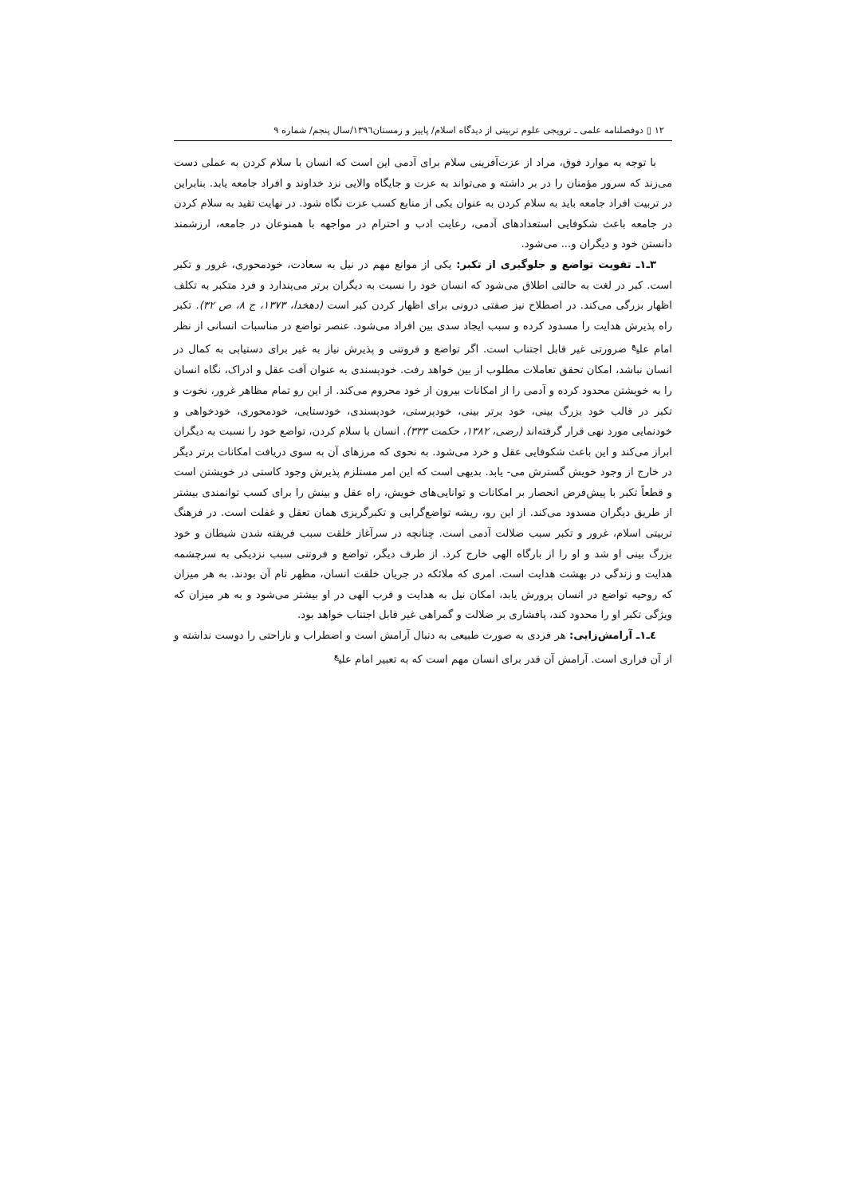١٢ ▯ دوفصلنامه علمی ـ ترویجی علوم تربیتی از دیدگاه اسلام/ پاییز و زمستان١٣٩٦/سال پنجم/ شماره ٩
با توجه به موارد فوق، مراد از عزت‌آفرینی سلام برای آدمی این است که انسان با سلام کردن به عملی دست می‌زند که سرور مؤمنان را در بر داشته و می‌تواند به عزت و جایگاه والایی نزد خداوند و افراد جامعه یابد. بنابراین در تربیت افراد جامعه باید به سلام کردن به عنوان یکی از منابع کسب عزت نگاه شود. در نهایت تقید به سلام کردن در جامعه باعث شکوفایی استعدادهای آدمی، رعایت ادب و احترام در مواجهه با همنوعان در جامعه، ارزشمند دانستن خود و دیگران و... می‌شود.
٣ـ١ـ تقویت تواضع و جلوگیری از تکبر: یکی از موانع مهم در نیل به سعادت، خودمحوری، غرور و تکبر است. کبر در لغت به حالتی اطلاق می‌شود که انسان خود را نسبت به دیگران برتر می‌پندارد و فرد متکبر به تکلف اظهار بزرگی می‌کند. در اصطلاح نیز صفتی درونی برای اظهار کردن کبر است (دهخدا، ١٣٧٣، ج ٨، ص ٣٢). تکبر راه پذیرش هدایت را مسدود کرده و سبب ایجاد سدی بین افراد می‌شود. عنصر تواضع در مناسبات انسانی از نظر امام علی<sup>ع</sup> ضرورتی غیر قابل اجتناب است. اگر تواضع و فروتنی و پذیرش نیاز به غیر برای دستیابی به کمال در انسان نباشد، امکان تحقق تعاملات مطلوب از بین خواهد رفت. خودپسندی به عنوان آفت عقل و ادراک، نگاه انسان را به خویشتن محدود کرده و آدمی را از امکانات بیرون از خود محروم می‌کند. از این رو تمام مظاهر غرور، نخوت و تکبر در قالب خود بزرگ بینی، خود برتر بینی، خودپرستی، خودپسندی، خودستایی، خودمحوری، خودخواهی و خودنمایی مورد نهی قرار گرفته‌اند (رضی، ١٣٨٢، حکمت ٣٣٣). انسان با سلام کردن، تواضع خود را نسبت به دیگران ابراز می‌کند و این باعث شکوفایی عقل و خرد می‌شود. به نحوی که مرزهای آن به سوی دریافت امکانات برتر دیگر در خارج از وجود خویش گسترش می- یابد. بدیهی است که این امر مستلزم پذیرش وجود کاستی در خویشتن است و قطعاً تکبر با پیش‌فرض انحصار بر امکانات و توانایی‌های خویش، راه عقل و بینش را برای کسب توانمندی بیشتر از طریق دیگران مسدود می‌کند. از این رو، ریشه تواضع‌گرایی و تکبرگریزی همان تعقل و غفلت است. در فرهنگ تربیتی اسلام، غرور و تکبر سبب ضلالت آدمی است. چنانچه در سرآغاز خلقت سبب فریفته شدن شیطان و خود بزرگ بینی او شد و او را از بارگاه الهی خارج کرد. از طرف دیگر، تواضع و فروتنی سبب نزدیکی به سرچشمه هدایت و زندگی در بهشت هدایت است. امری که ملائکه در جریان خلقت انسان، مظهر تام آن بودند. به هر میزان که روحیه تواضع در انسان پرورش یابد، امکان نیل به هدایت و قرب الهی در او بیشتر می‌شود و به هر میزان که ویژگی تکبر او را محدود کند، پافشاری بر ضلالت و گمراهی غیر قابل اجتناب خواهد بود.
٤ـ١ـ آرامش‌زایی: هر فردی به صورت طبیعی به دنبال آرامش است و اضطراب و ناراحتی را دوست نداشته و از آن فراری است. آرامش آن قدر برای انسان مهم است که به تعبیر امام علی<sup>ع</sup>